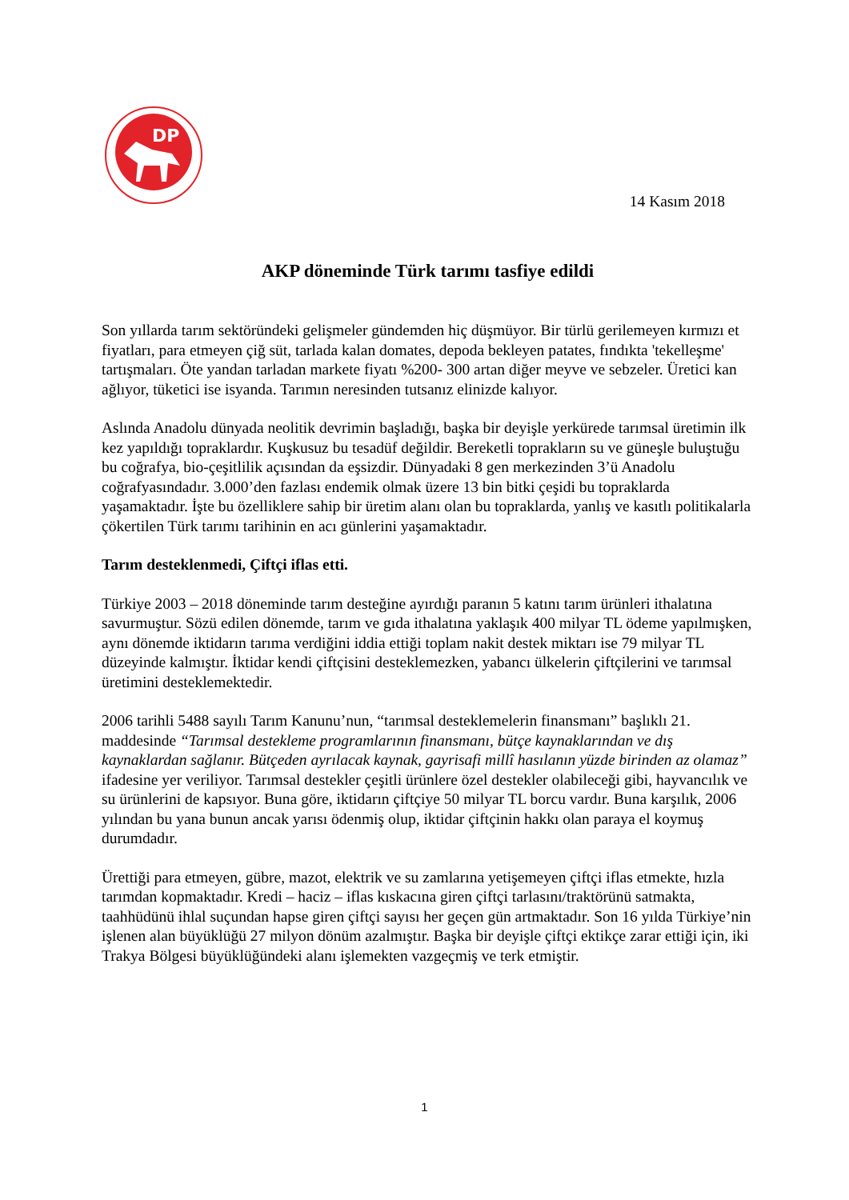DP
14 Kasım 2018
AKP döneminde Türk tarımı tasfiye edildi
Son yıllarda tarım sektöründeki gelişmeler gündemden hiç düşmüyor. Bir türlü gerilemeyen kırmızı et fiyatları, para etmeyen çiğ süt, tarlada kalan domates, depoda bekleyen patates, fındıkta 'tekelleşme' tartışmaları. Öte yandan tarladan markete fiyatı %200- 300 artan diğer meyve ve sebzeler. Üretici kan ağlıyor, tüketici ise isyanda. Tarımın neresinden tutsanız elinizde kalıyor.
Aslında Anadolu dünyada neolitik devrimin başladığı, başka bir deyişle yerkürede tarımsal üretimin ilk kez yapıldığı topraklardır. Kuşkusuz bu tesadüf değildir. Bereketli toprakların su ve güneşle buluştuğu bu coğrafya, bio-çeşitlilik açısından da eşsizdir. Dünyadaki 8 gen merkezinden 3’ü Anadolu coğrafyasındadır. 3.000’den fazlası endemik olmak üzere 13 bin bitki çeşidi bu topraklarda yaşamaktadır. İşte bu özelliklere sahip bir üretim alanı olan bu topraklarda, yanlış ve kasıtlı politikalarla çökertilen Türk tarımı tarihinin en acı günlerini yaşamaktadır.
Tarım desteklenmedi, Çiftçi iflas etti.
Türkiye 2003 – 2018 döneminde tarım desteğine ayırdığı paranın 5 katını tarım ürünleri ithalatına savurmuştur. Sözü edilen dönemde, tarım ve gıda ithalatına yaklaşık 400 milyar TL ödeme yapılmışken, aynı dönemde iktidarın tarıma verdiğini iddia ettiği toplam nakit destek miktarı ise 79 milyar TL düzeyinde kalmıştır. İktidar kendi çiftçisini desteklemezken, yabancı ülkelerin çiftçilerini ve tarımsal üretimini desteklemektedir.
2006 tarihli 5488 sayılı Tarım Kanunu’nun, “tarımsal desteklemelerin finansmanı” başlıklı 21. maddesinde “Tarımsal destekleme programlarının finansmanı, bütçe kaynaklarından ve dış kaynaklardan sağlanır. Bütçeden ayrılacak kaynak, gayrisafi millî hasılanın yüzde birinden az olamaz” ifadesine yer veriliyor. Tarımsal destekler çeşitli ürünlere özel destekler olabileceği gibi, hayvancılık ve su ürünlerini de kapsıyor. Buna göre, iktidarın çiftçiye 50 milyar TL borcu vardır. Buna karşılık, 2006 yılından bu yana bunun ancak yarısı ödenmiş olup, iktidar çiftçinin hakkı olan paraya el koymuş durumdadır.
Ürettiği para etmeyen, gübre, mazot, elektrik ve su zamlarına yetişemeyen çiftçi iflas etmekte, hızla tarımdan kopmaktadır. Kredi – haciz – iflas kıskacına giren çiftçi tarlasını/traktörünü satmakta, taahhüdünü ihlal suçundan hapse giren çiftçi sayısı her geçen gün artmaktadır. Son 16 yılda Türkiye’nin işlenen alan büyüklüğü 27 milyon dönüm azalmıştır. Başka bir deyişle çiftçi ektikçe zarar ettiği için, iki Trakya Bölgesi büyüklüğündeki alanı işlemekten vazgeçmiş ve terk etmiştir.
1